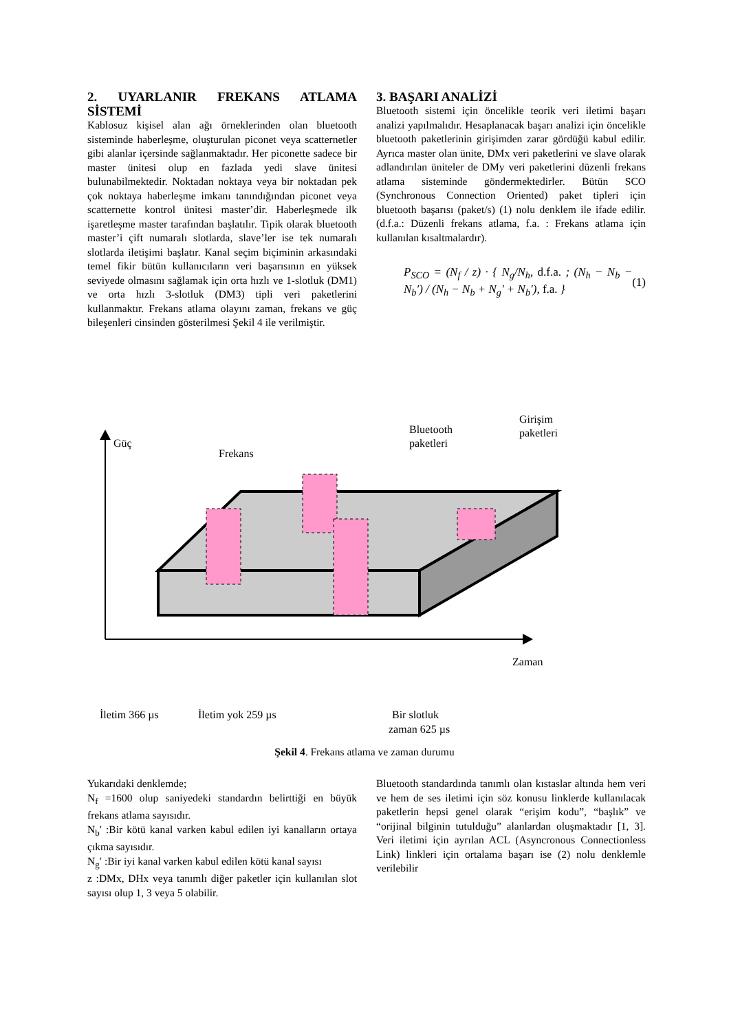2. UYARLANIR FREKANS ATLAMA SİSTEMİ
Kablosuz kişisel alan ağı örneklerinden olan bluetooth sisteminde haberleşme, oluşturulan piconet veya scatternetler gibi alanlar içersinde sağlanmaktadır. Her piconette sadece bir master ünitesi olup en fazlada yedi slave ünitesi bulunabilmektedir. Noktadan noktaya veya bir noktadan pek çok noktaya haberleşme imkanı tanındığından piconet veya scatternette kontrol ünitesi master’dir. Haberleşmede ilk işaretleşme master tarafından başlatılır. Tipik olarak bluetooth master’i çift numaralı slotlarda, slave’ler ise tek numaralı slotlarda iletişimi başlatır. Kanal seçim biçiminin arkasındaki temel fikir bütün kullanıcıların veri başarısının en yüksek seviyede olmasını sağlamak için orta hızlı ve 1-slotluk (DM1) ve orta hızlı 3-slotluk (DM3) tipli veri paketlerini kullanmaktır. Frekans atlama olayını zaman, frekans ve güç bileşenleri cinsinden gösterilmesi Şekil 4 ile verilmiştir.
3. BAŞARI ANALİZİ
Bluetooth sistemi için öncelikle teorik veri iletimi başarı analizi yapılmalıdır. Hesaplanacak başarı analizi için öncelikle bluetooth paketlerinin girişimden zarar gördüğü kabul edilir. Ayrıca master olan ünite, DMx veri paketlerini ve slave olarak adlandırılan üniteler de DMy veri paketlerini düzenli frekans atlama sisteminde göndermektedirler. Bütün SCO (Synchronous Connection Oriented) paket tipleri için bluetooth başarısı (paket/s) (1) nolu denklem ile ifade edilir. (d.f.a.: Düzenli frekans atlama, f.a. : Frekans atlama için kullanılan kısaltmalardır).
P<sub>SCO</sub> = (N<sub>f</sub> / z) · { N<sub>g</sub>/N<sub>h</sub>, d.f.a. ; (N<sub>h</sub> − N<sub>b</sub> − N<sub>b</sub>′) / (N<sub>h</sub> − N<sub>b</sub> + N<sub>g</sub>′ + N<sub>b</sub>′), f.a. } (1)
Güç
Frekans
Bluetooth
paketleri
Girişim
paketleri
Zaman
İletim 366 µs
İletim yok 259 µs
Bir slotluk
zaman 625 µs
Şekil 4. Frekans atlama ve zaman durumu
Yukarıdaki denklemde;
N<sub>f</sub> =1600 olup saniyedeki standardın belirttiği en büyük frekans atlama sayısıdır.
N<sub>b</sub>′ :Bir kötü kanal varken kabul edilen iyi kanalların ortaya çıkma sayısıdır.
N<sub>g</sub>′ :Bir iyi kanal varken kabul edilen kötü kanal sayısı
z :DMx, DHx veya tanımlı diğer paketler için kullanılan slot sayısı olup 1, 3 veya 5 olabilir.
Bluetooth standardında tanımlı olan kıstaslar altında hem veri ve hem de ses iletimi için söz konusu linklerde kullanılacak paketlerin hepsi genel olarak “erişim kodu”, “başlık” ve “orijinal bilginin tutulduğu” alanlardan oluşmaktadır [1, 3]. Veri iletimi için ayrılan ACL (Asyncronous Connectionless Link) linkleri için ortalama başarı ise (2) nolu denklemle verilebilir